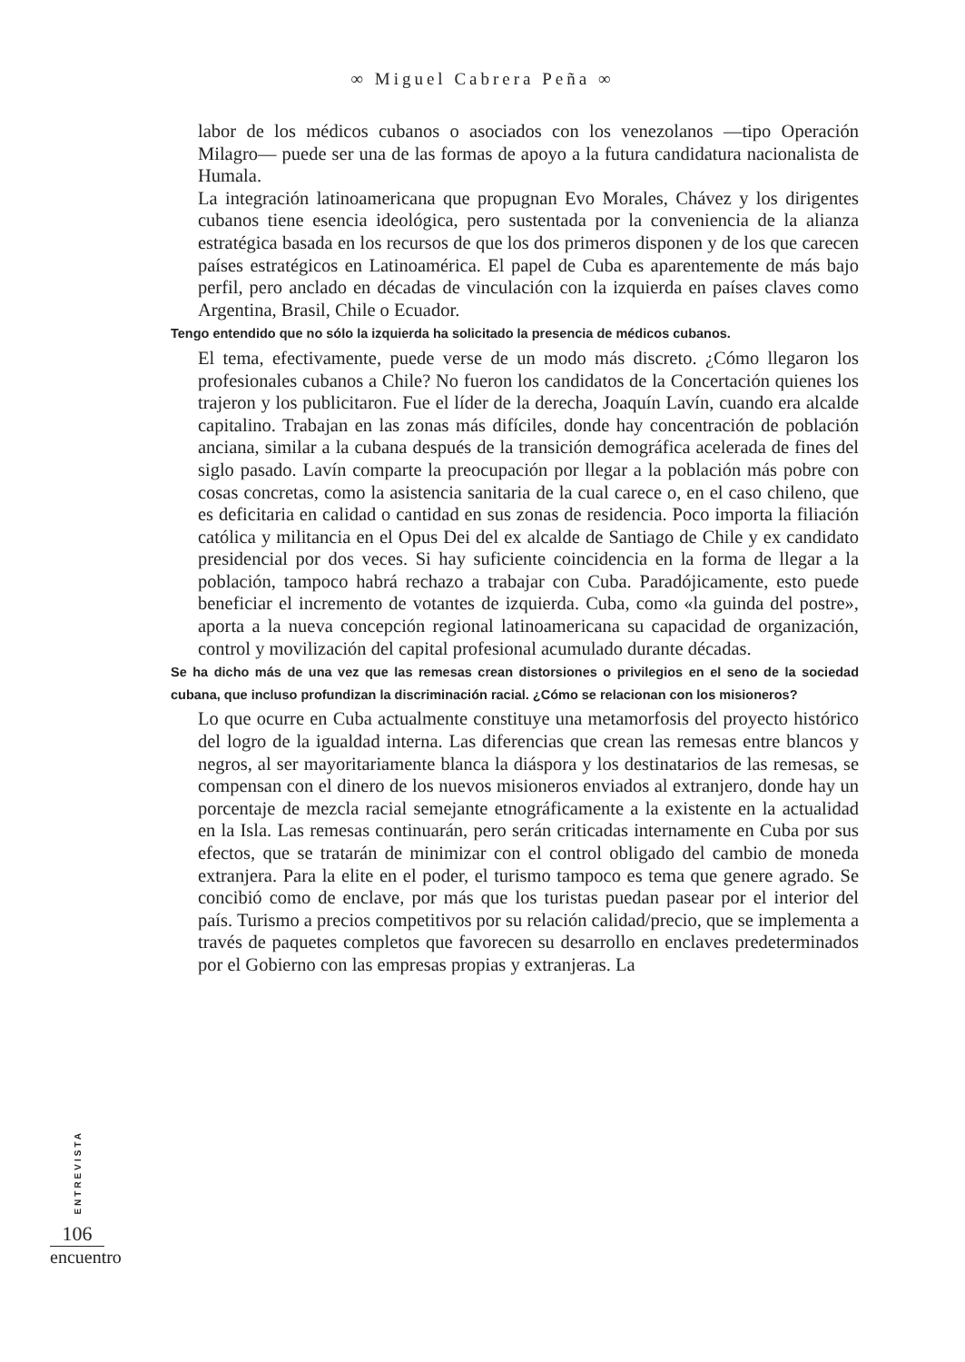∞ Miguel Cabrera Peña ∞
labor de los médicos cubanos o asociados con los venezolanos —tipo Operación Milagro— puede ser una de las formas de apoyo a la futura candidatura nacionalista de Humala.
La integración latinoamericana que propugnan Evo Morales, Chávez y los dirigentes cubanos tiene esencia ideológica, pero sustentada por la conveniencia de la alianza estratégica basada en los recursos de que los dos primeros disponen y de los que carecen países estratégicos en Latinoamérica. El papel de Cuba es aparentemente de más bajo perfil, pero anclado en décadas de vinculación con la izquierda en países claves como Argentina, Brasil, Chile o Ecuador.
Tengo entendido que no sólo la izquierda ha solicitado la presencia de médicos cubanos.
El tema, efectivamente, puede verse de un modo más discreto. ¿Cómo llegaron los profesionales cubanos a Chile? No fueron los candidatos de la Concertación quienes los trajeron y los publicitaron. Fue el líder de la derecha, Joaquín Lavín, cuando era alcalde capitalino. Trabajan en las zonas más difíciles, donde hay concentración de población anciana, similar a la cubana después de la transición demográfica acelerada de fines del siglo pasado. Lavín comparte la preocupación por llegar a la población más pobre con cosas concretas, como la asistencia sanitaria de la cual carece o, en el caso chileno, que es deficitaria en calidad o cantidad en sus zonas de residencia. Poco importa la filiación católica y militancia en el Opus Dei del ex alcalde de Santiago de Chile y ex candidato presidencial por dos veces. Si hay suficiente coincidencia en la forma de llegar a la población, tampoco habrá rechazo a trabajar con Cuba. Paradójicamente, esto puede beneficiar el incremento de votantes de izquierda. Cuba, como «la guinda del postre», aporta a la nueva concepción regional latinoamericana su capacidad de organización, control y movilización del capital profesional acumulado durante décadas.
Se ha dicho más de una vez que las remesas crean distorsiones o privilegios en el seno de la sociedad cubana, que incluso profundizan la discriminación racial. ¿Cómo se relacionan con los misioneros?
Lo que ocurre en Cuba actualmente constituye una metamorfosis del proyecto histórico del logro de la igualdad interna. Las diferencias que crean las remesas entre blancos y negros, al ser mayoritariamente blanca la diáspora y los destinatarios de las remesas, se compensan con el dinero de los nuevos misioneros enviados al extranjero, donde hay un porcentaje de mezcla racial semejante etnográficamente a la existente en la actualidad en la Isla. Las remesas continuarán, pero serán criticadas internamente en Cuba por sus efectos, que se tratarán de minimizar con el control obligado del cambio de moneda extranjera. Para la elite en el poder, el turismo tampoco es tema que genere agrado. Se concibió como de enclave, por más que los turistas puedan pasear por el interior del país. Turismo a precios competitivos por su relación calidad/precio, que se implementa a través de paquetes completos que favorecen su desarrollo en enclaves predeterminados por el Gobierno con las empresas propias y extranjeras. La
ENTREVISTA
106
encuentro